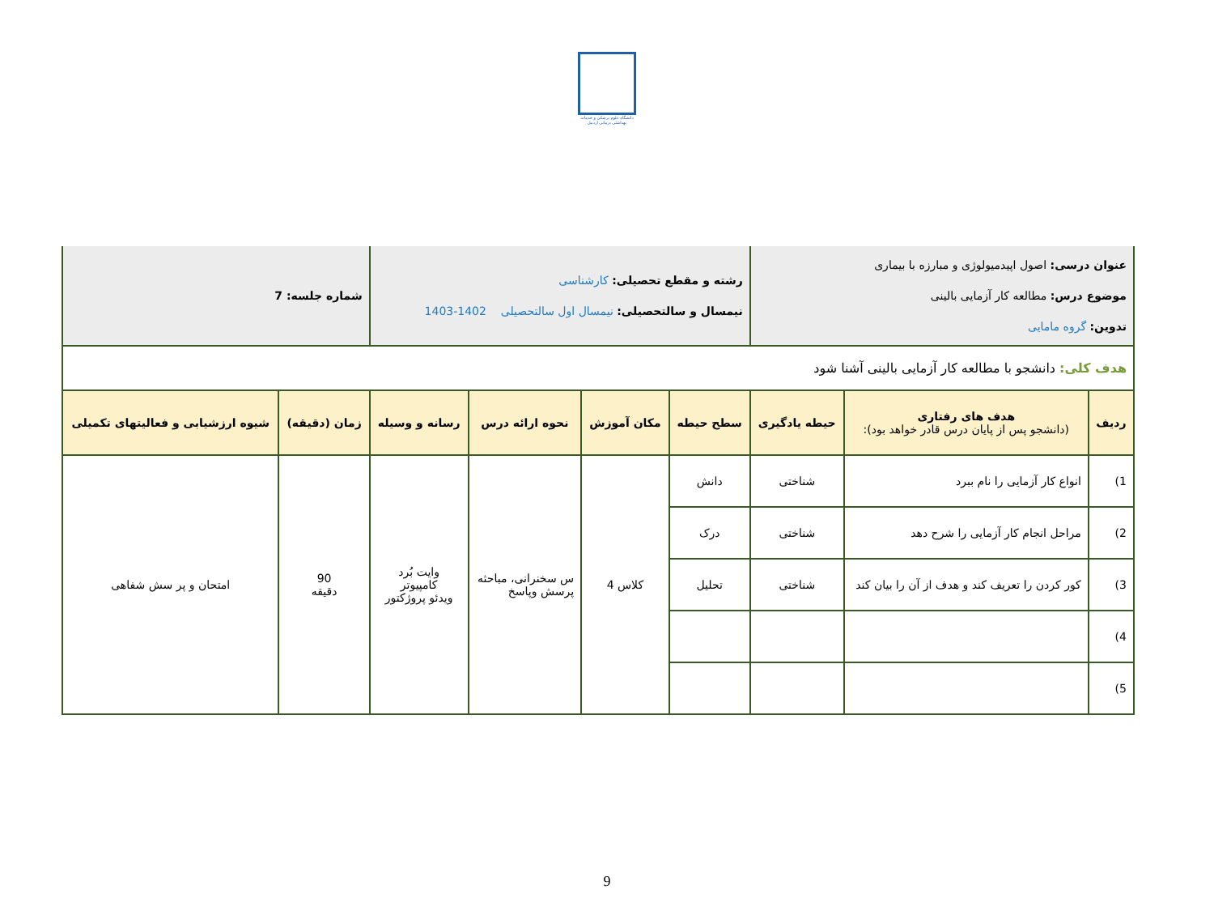دانشگاه علوم پزشکی و خدمات بهداشتی درمانی اردبیل
| عنوان درسی: اصول اپیدمیولوژی و مبارزه با بیماری موضوع درس: مطالعه کار آزمایی بالینی تدوین: گروه مامایی | | | رشته و مقطع تحصیلی: کارشناسی نیمسال و سالتحصیلی: نیمسال اول سالتحصیلی 1402-1403 | | | | شماره جلسه: 7 | |
| هدف کلی: دانشجو با مطالعه کار آزمایی بالینی آشنا شود | | | | | | | | |
| ردیف | هدف های رفتاری (دانشجو پس از پایان درس قادر خواهد بود): | حیطه یادگیری | سطح حیطه | مکان آموزش | نحوه ارائه درس | رسانه و وسیله | زمان (دقیقه) | شیوه ارزشیابی و فعالیتهای تکمیلی |
| 1) | انواع کار آزمایی را نام ببرد | شناختی | دانش | کلاس 4 | س سخنرانی، مباحثه پرسش وپاسخ | وایت بُرد کامپیوتر ویدئو پروژکتور | 90 دقیقه | امتحان و پر سش شفاهی |
| 2) | مراحل انجام کار آزمایی را شرح دهد | شناختی | درک | | | | | |
| 3) | کور کردن را تعریف کند و هدف از آن را بیان کند | شناختی | تحلیل | | | | | |
| 4) | | | | | | | | |
| 5) | | | | | | | | |
9